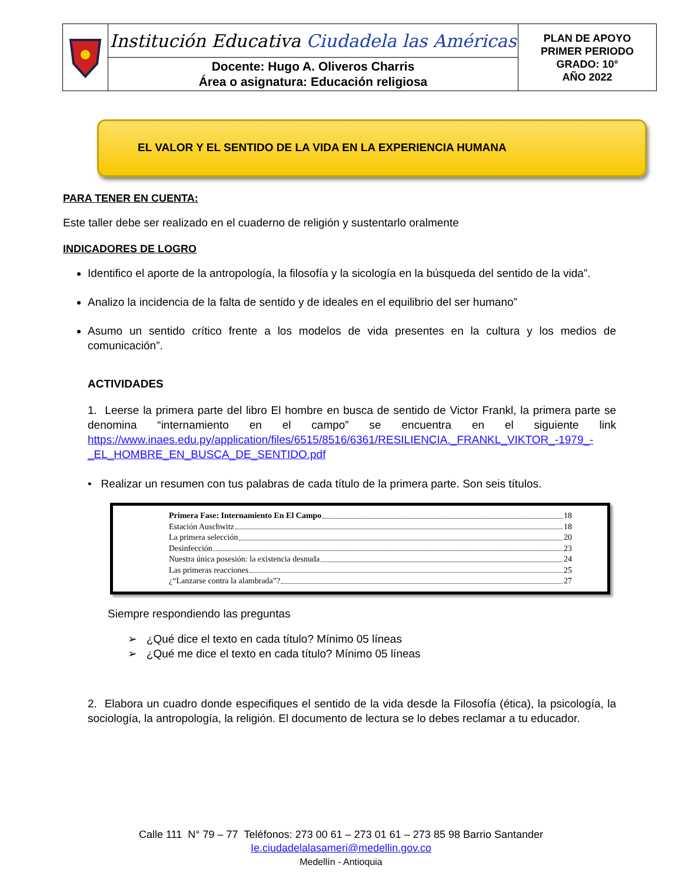| | Institución Educativa Ciudadela las Américas | PLAN DE APOYO PRIMER PERIODO GRADO: 10° AÑO 2022 |
| | Docente: Hugo A. Oliveros Charris Área o asignatura: Educación religiosa | |
EL VALOR Y EL SENTIDO DE LA VIDA EN LA EXPERIENCIA HUMANA
PARA TENER EN CUENTA:
Este taller debe ser realizado en el cuaderno de religión y sustentarlo oralmente
INDICADORES DE LOGRO
Identifico el aporte de la antropología, la filosofía y la sicología en la búsqueda del sentido de la vida”.
Analizo la incidencia de la falta de sentido y de ideales en el equilibrio del ser humano”
Asumo un sentido crítico frente a los modelos de vida presentes en la cultura y los medios de comunicación”.
ACTIVIDADES
1. Leerse la primera parte del libro El hombre en busca de sentido de Victor Frankl, la primera parte se denomina “internamiento en el campo” se encuentra en el siguiente link https://www.inaes.edu.py/application/files/6515/8516/6361/RESILIENCIA._FRANKL_VIKTOR_-1979_-_EL_HOMBRE_EN_BUSCA_DE_SENTIDO.pdf
• Realizar un resumen con tus palabras de cada título de la primera parte. Son seis títulos.
Primera Fase: Internamiento En El Campo 18
Estación Auschwitz 18
La primera selección 20
Desinfección 23
Nuestra única posesión: la existencia desnuda 24
Las primeras reacciones 25
¿“Lanzarse contra la alambrada”? 27
Siempre respondiendo las preguntas
➢ ¿Qué dice el texto en cada título? Mínimo 05 líneas
➢ ¿Qué me dice el texto en cada título? Mínimo 05 líneas
2. Elabora un cuadro donde especifiques el sentido de la vida desde la Filosofía (ética), la psicología, la sociología, la antropología, la religión. El documento de lectura se lo debes reclamar a tu educador.
Calle 111 N° 79 – 77 Teléfonos: 273 00 61 – 273 01 61 – 273 85 98 Barrio Santander
Ie.ciudadelalasameri@medellin.gov.co
Medellín - Antioquia